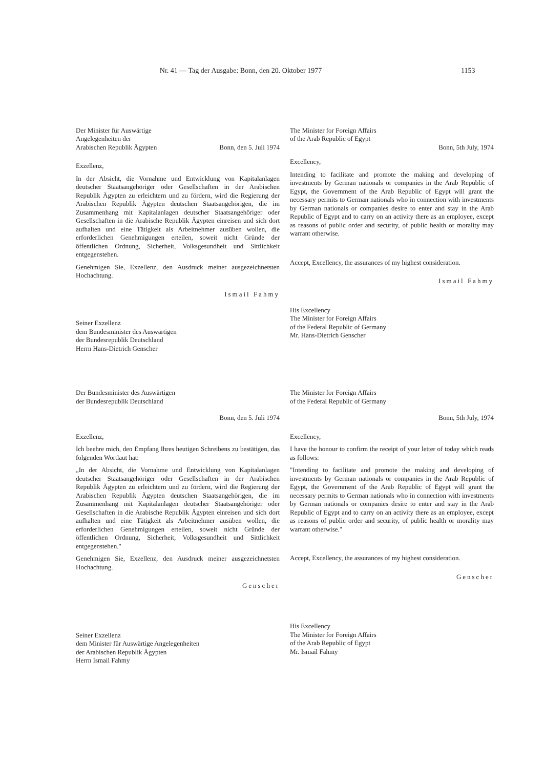Nr. 41 — Tag der Ausgabe: Bonn, den 20. Oktober 1977 1153
Der Minister für Auswärtige
Angelegenheiten der
Arabischen Republik Ägypten Bonn, den 5. Juli 1974
Exzellenz,
In der Absicht, die Vornahme und Entwicklung von Kapitalanlagen deutscher Staatsangehöriger oder Gesellschaften in der Arabischen Republik Ägypten zu erleichtern und zu fördern, wird die Regierung der Arabischen Republik Ägypten deutschen Staatsangehörigen, die im Zusammenhang mit Kapitalanlagen deutscher Staatsangehöriger oder Gesellschaften in die Arabische Republik Ägypten einreisen und sich dort aufhalten und eine Tätigkeit als Arbeitnehmer ausüben wollen, die erforderlichen Genehmigungen erteilen, soweit nicht Gründe der öffentlichen Ordnung, Sicherheit, Volksgesundheit und Sittlichkeit entgegenstehen.
Genehmigen Sie, Exzellenz, den Ausdruck meiner ausgezeichnetsten Hochachtung.
Ismail Fahmy
Seiner Exzellenz
dem Bundesminister des Auswärtigen
der Bundesrepublik Deutschland
Herrn Hans-Dietrich Genscher
The Minister for Foreign Affairs
of the Arab Republic of Egypt
Bonn, 5th July, 1974
Excellency,
Intending to facilitate and promote the making and developing of investments by German nationals or companies in the Arab Republic of Egypt, the Government of the Arab Republic of Egypt will grant the necessary permits to German nationals who in connection with investments by German nationals or companies desire to enter and stay in the Arab Republic of Egypt and to carry on an activity there as an employee, except as reasons of public order and security, of public health or morality may warrant otherwise.
Accept, Excellency, the assurances of my highest consideration.
Ismail Fahmy
His Excellency
The Minister for Foreign Affairs
of the Federal Republic of Germany
Mr. Hans-Dietrich Genscher
Der Bundesminister des Auswärtigen
der Bundesrepublik Deutschland
Bonn, den 5. Juli 1974
Exzellenz,
Ich beehre mich, den Empfang Ihres heutigen Schreibens zu bestätigen, das folgenden Wortlaut hat:
„In der Absicht, die Vornahme und Entwicklung von Kapitalanlagen deutscher Staatsangehöriger oder Gesellschaften in der Arabischen Republik Ägypten zu erleichtern und zu fördern, wird die Regierung der Arabischen Republik Ägypten deutschen Staatsangehörigen, die im Zusammenhang mit Kapitalanlagen deutscher Staatsangehöriger oder Gesellschaften in die Arabische Republik Ägypten einreisen und sich dort aufhalten und eine Tätigkeit als Arbeitnehmer ausüben wollen, die erforderlichen Genehmigungen erteilen, soweit nicht Gründe der öffentlichen Ordnung, Sicherheit, Volksgesundheit und Sittlichkeit entgegenstehen."
Genehmigen Sie, Exzellenz, den Ausdruck meiner ausgezeichnetsten Hochachtung.
Genscher
Seiner Exzellenz
dem Minister für Auswärtige Angelegenheiten
der Arabischen Republik Ägypten
Herrn Ismail Fahmy
The Minister for Foreign Affairs
of the Federal Republic of Germany
Bonn, 5th July, 1974
Excellency,
I have the honour to confirm the receipt of your letter of today which reads as follows:
"Intending to facilitate and promote the making and developing of investments by German nationals or companies in the Arab Republic of Egypt, the Government of the Arab Republic of Egypt will grant the necessary permits to German nationals who in connection with investments by German nationals or companies desire to enter and stay in the Arab Republic of Egypt and to carry on an activity there as an employee, except as reasons of public order and security, of public health or morality may warrant otherwise."
Accept, Excellency, the assurances of my highest consideration.
Genscher
His Excellency
The Minister for Foreign Affairs
of the Arab Republic of Egypt
Mr. Ismail Fahmy